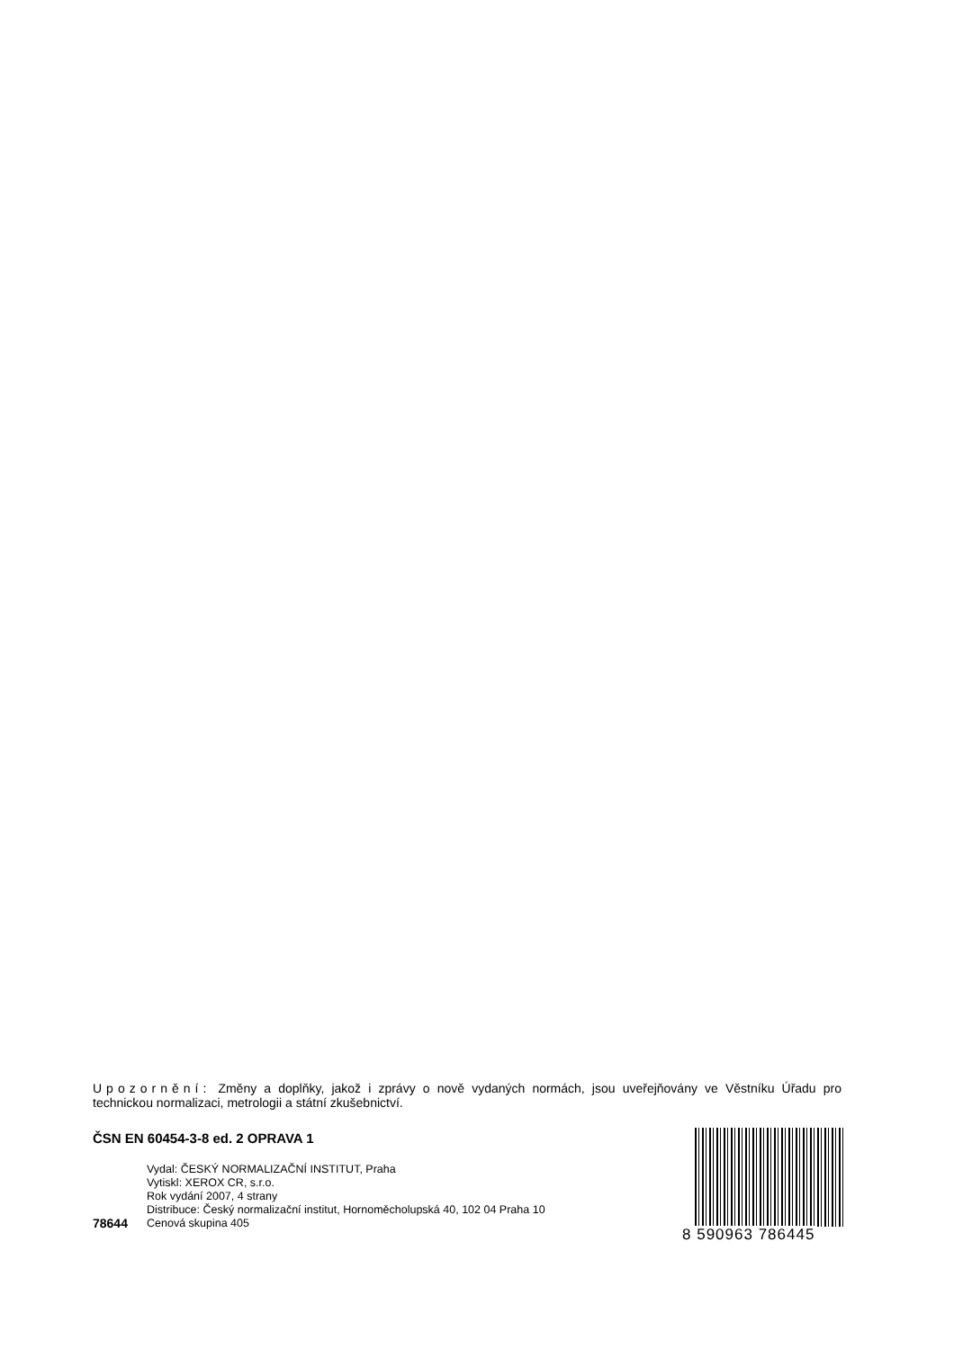Upozornění: Změny a doplňky, jakož i zprávy o nově vydaných normách, jsou uveřejňovány ve Věstníku Úřadu pro technickou normalizaci, metrologii a státní zkušebnictví.
ČSN EN 60454-3-8 ed. 2 OPRAVA 1
78644 Vydal: ČESKÝ NORMALIZAČNÍ INSTITUT, Praha
Vytiskl: XEROX CR, s.r.o.
Rok vydání 2007, 4 strany
Distribuce: Český normalizační institut, Hornoměcholupská 40, 102 04 Praha 10
Cenová skupina 405
8 590963 786445